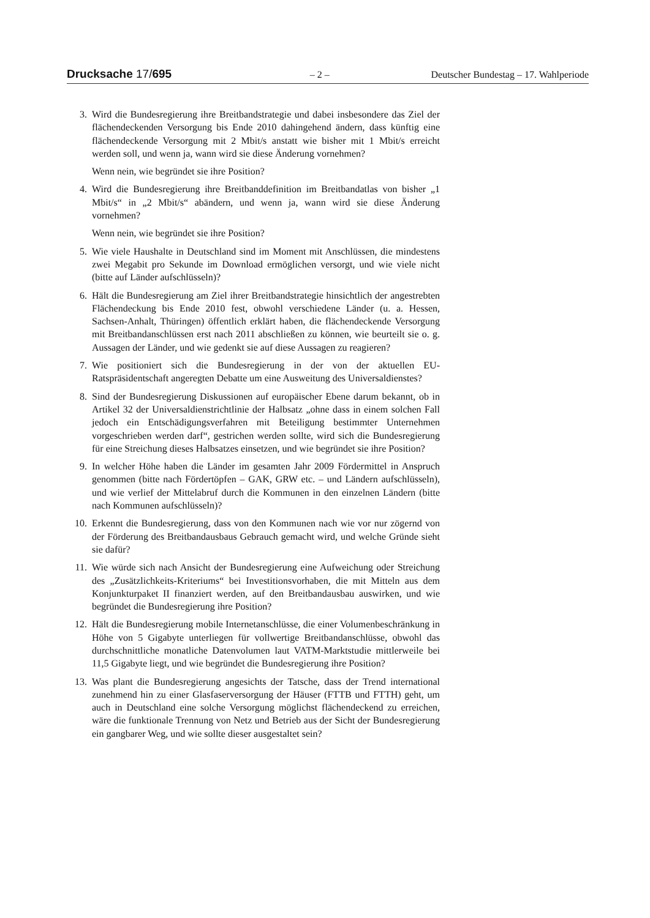Drucksache 17/695 – 2 – Deutscher Bundestag – 17. Wahlperiode
3. Wird die Bundesregierung ihre Breitbandstrategie und dabei insbesondere das Ziel der flächendeckenden Versorgung bis Ende 2010 dahingehend ändern, dass künftig eine flächendeckende Versorgung mit 2 Mbit/s anstatt wie bisher mit 1 Mbit/s erreicht werden soll, und wenn ja, wann wird sie diese Änderung vornehmen?
Wenn nein, wie begründet sie ihre Position?
4. Wird die Bundesregierung ihre Breitbanddefinition im Breitbandatlas von bisher „1 Mbit/s“ in „2 Mbit/s“ abändern, und wenn ja, wann wird sie diese Änderung vornehmen?
Wenn nein, wie begründet sie ihre Position?
5. Wie viele Haushalte in Deutschland sind im Moment mit Anschlüssen, die mindestens zwei Megabit pro Sekunde im Download ermöglichen versorgt, und wie viele nicht (bitte auf Länder aufschlüsseln)?
6. Hält die Bundesregierung am Ziel ihrer Breitbandstrategie hinsichtlich der angestrebten Flächendeckung bis Ende 2010 fest, obwohl verschiedene Länder (u. a. Hessen, Sachsen-Anhalt, Thüringen) öffentlich erklärt haben, die flächendeckende Versorgung mit Breitbandanschlüssen erst nach 2011 abschließen zu können, wie beurteilt sie o. g. Aussagen der Länder, und wie gedenkt sie auf diese Aussagen zu reagieren?
7. Wie positioniert sich die Bundesregierung in der von der aktuellen EU-Ratspräsidentschaft angeregten Debatte um eine Ausweitung des Universaldienstes?
8. Sind der Bundesregierung Diskussionen auf europäischer Ebene darum bekannt, ob in Artikel 32 der Universaldienstrichtlinie der Halbsatz „ohne dass in einem solchen Fall jedoch ein Entschädigungsverfahren mit Beteiligung bestimmter Unternehmen vorgeschrieben werden darf“, gestrichen werden sollte, wird sich die Bundesregierung für eine Streichung dieses Halbsatzes einsetzen, und wie begründet sie ihre Position?
9. In welcher Höhe haben die Länder im gesamten Jahr 2009 Fördermittel in Anspruch genommen (bitte nach Fördertöpfen – GAK, GRW etc. – und Ländern aufschlüsseln), und wie verlief der Mittelabruf durch die Kommunen in den einzelnen Ländern (bitte nach Kommunen aufschlüsseln)?
10. Erkennt die Bundesregierung, dass von den Kommunen nach wie vor nur zögernd von der Förderung des Breitbandausbaus Gebrauch gemacht wird, und welche Gründe sieht sie dafür?
11. Wie würde sich nach Ansicht der Bundesregierung eine Aufweichung oder Streichung des „Zusätzlichkeits-Kriteriums“ bei Investitionsvorhaben, die mit Mitteln aus dem Konjunkturpaket II finanziert werden, auf den Breitbandausbau auswirken, und wie begründet die Bundesregierung ihre Position?
12. Hält die Bundesregierung mobile Internetanschlüsse, die einer Volumenbeschränkung in Höhe von 5 Gigabyte unterliegen für vollwertige Breitbandanschlüsse, obwohl das durchschnittliche monatliche Datenvolumen laut VATM-Marktstudie mittlerweile bei 11,5 Gigabyte liegt, und wie begründet die Bundesregierung ihre Position?
13. Was plant die Bundesregierung angesichts der Tatsche, dass der Trend international zunehmend hin zu einer Glasfaserversorgung der Häuser (FTTB und FTTH) geht, um auch in Deutschland eine solche Versorgung möglichst flächendeckend zu erreichen, wäre die funktionale Trennung von Netz und Betrieb aus der Sicht der Bundesregierung ein gangbarer Weg, und wie sollte dieser ausgestaltet sein?